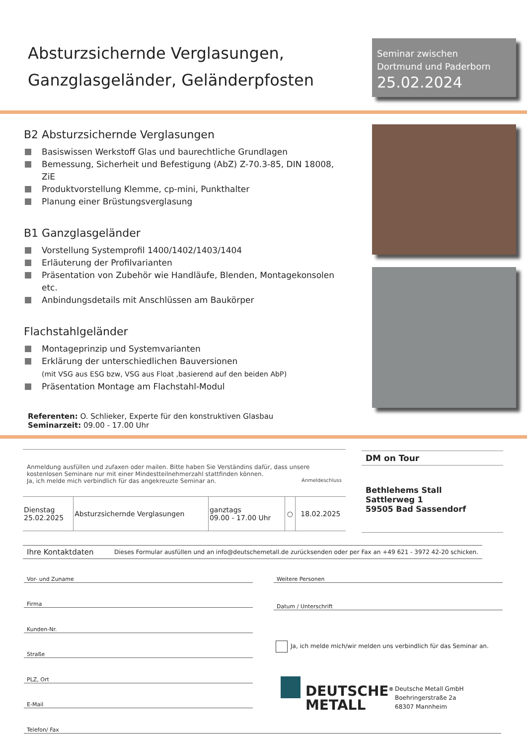Absturzsichernde Verglasungen,
Ganzglasgeländer, Geländerpfosten
Seminar zwischen
Dortmund und Paderborn
25.02.2024
B2 Absturzsichernde Verglasungen
Basiswissen Werkstoff Glas und baurechtliche Grundlagen
Bemessung, Sicherheit und Befestigung (AbZ) Z-70.3-85, DIN 18008, ZiE
Produktvorstellung Klemme, cp-mini, Punkthalter
Planung einer Brüstungsverglasung
B1 Ganzglasgeländer
Vorstellung Systemprofil 1400/1402/1403/1404
Erläuterung der Profilvarianten
Präsentation von Zubehör wie Handläufe, Blenden, Montagekonsolen etc.
Anbindungsdetails mit Anschlüssen am Baukörper
Flachstahlgeländer
Montageprinzip und Systemvarianten
Erklärung der unterschiedlichen Bauversionen
(mit VSG aus ESG bzw, VSG aus Float ,basierend auf den beiden AbP)
Präsentation Montage am Flachstahl-Modul
Referenten: O. Schlieker, Experte für den konstruktiven Glasbau
Seminarzeit: 09.00 - 17.00 Uhr
Anmeldung ausfüllen und zufaxen oder mailen. Bitte haben Sie Verständins dafür, dass unsere kostenlosen Seminare nur mit einer Mindestteilnehmerzahl stattfinden können.
Ja, ich melde mich verbindlich für das angekreuzte Seminar an. Anmeldeschluss
| Dienstag 25.02.2025 | Absturzsichernde Verglasungen | ganztags 09.00 - 17.00 Uhr | ○ | 18.02.2025 |
DM on Tour
Bethlehems Stall
Sattlerweg 1
59505 Bad Sassendorf
Ihre Kontaktdaten Dieses Formular ausfüllen und an info@deutschemetall.de zurücksenden oder per Fax an +49 621 - 3972 42-20 schicken.
Vor- und Zuname
Firma
Kunden-Nr.
Straße
PLZ, Ort
E-Mail
Telefon/ Fax
Weitere Personen
Datum / Unterschrift
Ja, ich melde mich/wir melden uns verbindlich für das Seminar an.
DEUTSCHE<sup>®</sup>
METALL
Deutsche Metall GmbH
Boehringerstraße 2a
68307 Mannheim